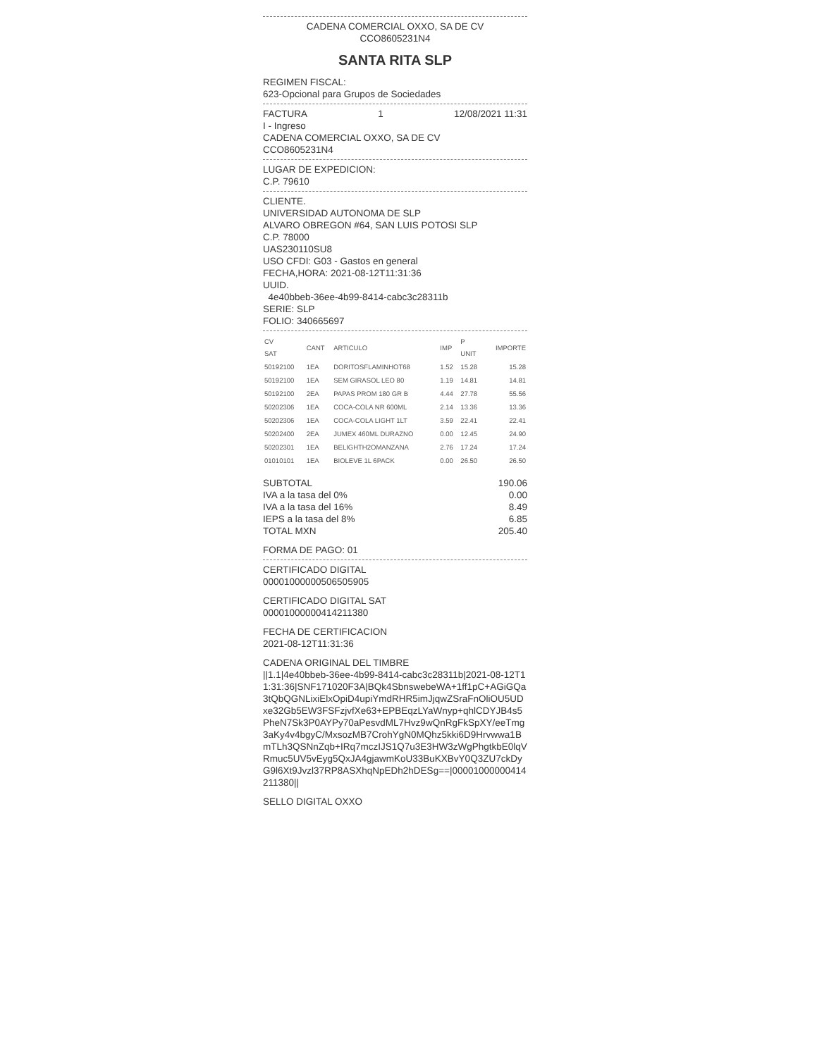CADENA COMERCIAL OXXO, SA DE CV
CCO8605231N4
SANTA RITA SLP
REGIMEN FISCAL:
623-Opcional para Grupos de Sociedades
FACTURA 1 12/08/2021 11:31
I - Ingreso
CADENA COMERCIAL OXXO, SA DE CV
CCO8605231N4
LUGAR DE EXPEDICION:
C.P. 79610
CLIENTE.
UNIVERSIDAD AUTONOMA DE SLP
ALVARO OBREGON #64, SAN LUIS POTOSI SLP
C.P. 78000
UAS230110SU8
USO CFDI: G03 - Gastos en general
FECHA,HORA: 2021-08-12T11:31:36
UUID.
4e40bbeb-36ee-4b99-8414-cabc3c28311b
SERIE: SLP
FOLIO: 340665697
| CV SAT | CANT | ARTICULO | IMP | P UNIT | IMPORTE |
| --- | --- | --- | --- | --- | --- |
| 50192100 | 1EA | DORITOSFLAMINHOT68 | 1.52 | 15.28 | 15.28 |
| 50192100 | 1EA | SEM GIRASOL LEO 80 | 1.19 | 14.81 | 14.81 |
| 50192100 | 2EA | PAPAS PROM 180 GR B | 4.44 | 27.78 | 55.56 |
| 50202306 | 1EA | COCA-COLA NR 600ML | 2.14 | 13.36 | 13.36 |
| 50202306 | 1EA | COCA-COLA LIGHT 1LT | 3.59 | 22.41 | 22.41 |
| 50202400 | 2EA | JUMEX 460ML DURAZNO | 0.00 | 12.45 | 24.90 |
| 50202301 | 1EA | BELIGHTH2OMANZANA | 2.76 | 17.24 | 17.24 |
| 01010101 | 1EA | BIOLEVE 1L 6PACK | 0.00 | 26.50 | 26.50 |
| SUBTOTAL | 190.06 |
| IVA a la tasa del 0% | 0.00 |
| IVA a la tasa del 16% | 8.49 |
| IEPS a la tasa del 8% | 6.85 |
| TOTAL MXN | 205.40 |
FORMA DE PAGO: 01
CERTIFICADO DIGITAL
00001000000506505905
CERTIFICADO DIGITAL SAT
00001000000414211380
FECHA DE CERTIFICACION
2021-08-12T11:31:36
CADENA ORIGINAL DEL TIMBRE
||1.1|4e40bbeb-36ee-4b99-8414-cabc3c28311b|2021-08-12T11:31:36|SNF171020F3A|BQk4SbnswebeWA+1ff1pC+AGiGQa3tQbQGNLixiElxOpiD4upiYmdRHR5imJjqwZSraFnOliOU5UDxe32Gb5EW3FSFzjvfXe63+EPBEqzLYaWnyp+qhlCDYJB4s5PheN7Sk3P0AYPy70aPesvdML7Hvz9wQnRgFkSpXY/eeTmg3aKy4v4bgyC/MxsozMB7CrohYgN0MQhz5kki6D9Hrvwwa1BmTLh3QSNnZqb+IRq7mczIJS1Q7u3E3HW3zWgPhgtkbE0lqVRmuc5UV5vEyg5QxJA4gjawmKoU33BuKXBvY0Q3ZU7ckDyG9l6Xt9Jvzl37RP8ASXhqNpEDh2hDESg==|00001000000414211380||
SELLO DIGITAL OXXO